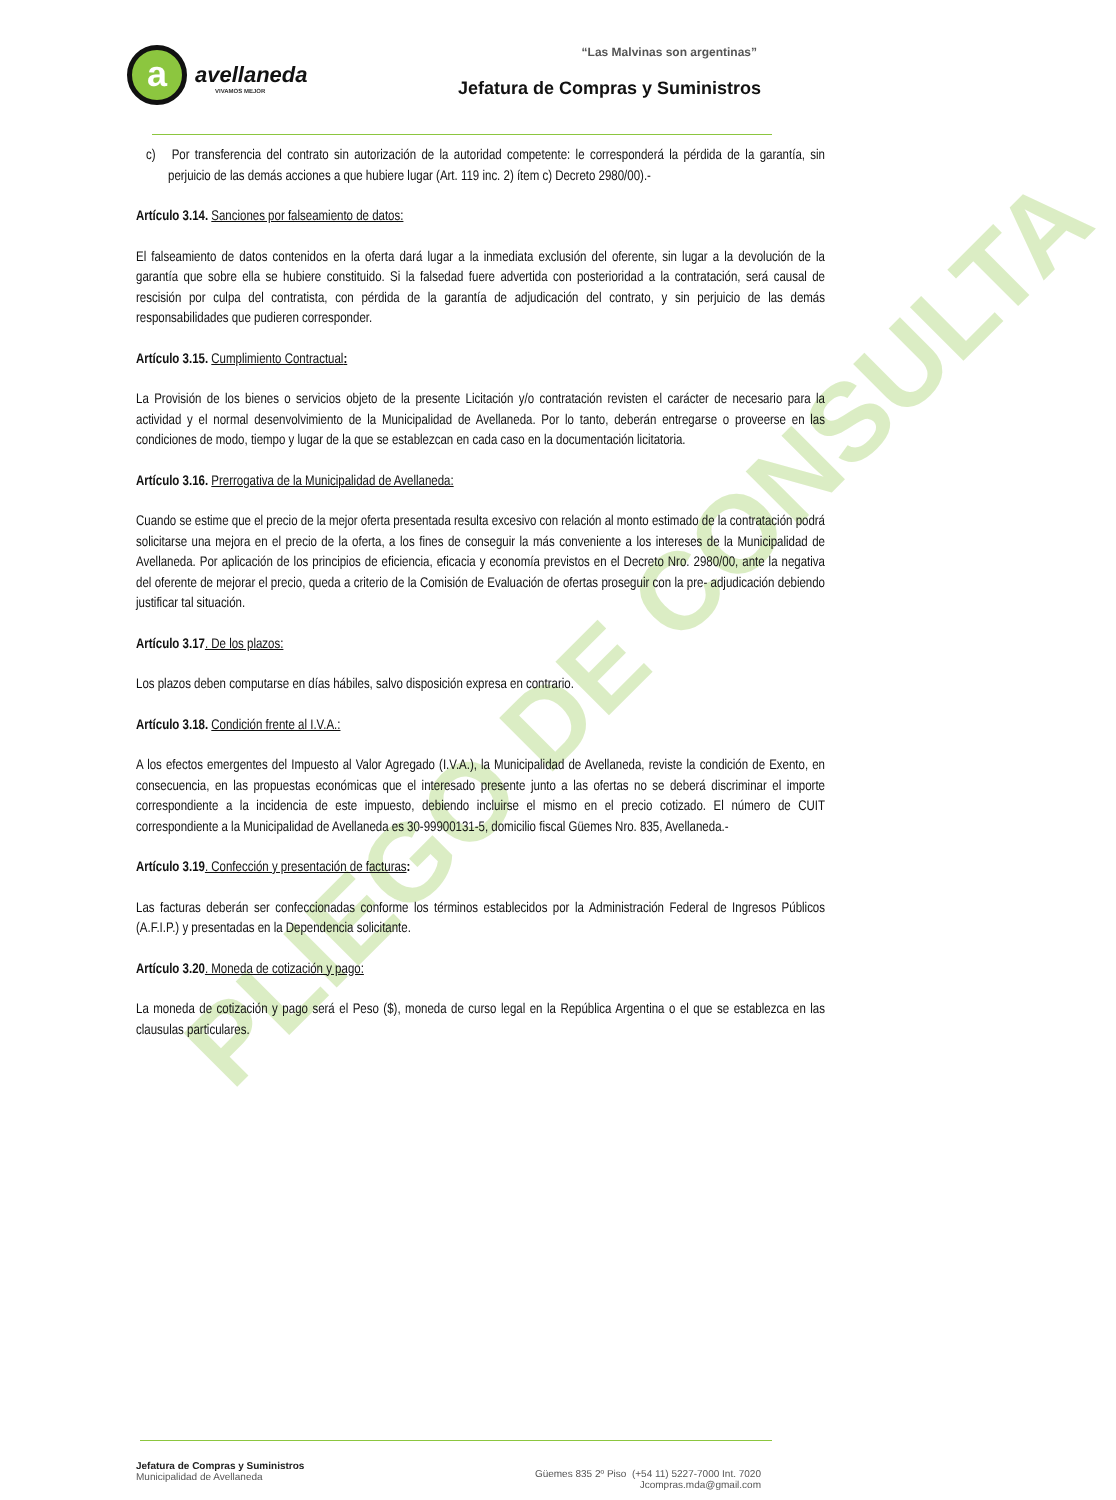a avellaneda
VIVAMOS MEJOR
“Las Malvinas son argentinas”
Jefatura de Compras y Suministros
PLIEGO DE CONSULTA
c) Por transferencia del contrato sin autorización de la autoridad competente: le corresponderá la pérdida de la garantía, sin perjuicio de las demás acciones a que hubiere lugar (Art. 119 inc. 2) ítem c) Decreto 2980/00).-
Artículo 3.14. Sanciones por falseamiento de datos:
El falseamiento de datos contenidos en la oferta dará lugar a la inmediata exclusión del oferente, sin lugar a la devolución de la garantía que sobre ella se hubiere constituido. Si la falsedad fuere advertida con posterioridad a la contratación, será causal de rescisión por culpa del contratista, con pérdida de la garantía de adjudicación del contrato, y sin perjuicio de las demás responsabilidades que pudieren corresponder.
Artículo 3.15. Cumplimiento Contractual:
La Provisión de los bienes o servicios objeto de la presente Licitación y/o contratación revisten el carácter de necesario para la actividad y el normal desenvolvimiento de la Municipalidad de Avellaneda. Por lo tanto, deberán entregarse o proveerse en las condiciones de modo, tiempo y lugar de la que se establezcan en cada caso en la documentación licitatoria.
Artículo 3.16. Prerrogativa de la Municipalidad de Avellaneda:
Cuando se estime que el precio de la mejor oferta presentada resulta excesivo con relación al monto estimado de la contratación podrá solicitarse una mejora en el precio de la oferta, a los fines de conseguir la más conveniente a los intereses de la Municipalidad de Avellaneda. Por aplicación de los principios de eficiencia, eficacia y economía previstos en el Decreto Nro. 2980/00, ante la negativa del oferente de mejorar el precio, queda a criterio de la Comisión de Evaluación de ofertas proseguir con la pre- adjudicación debiendo justificar tal situación.
Artículo 3.17. De los plazos:
Los plazos deben computarse en días hábiles, salvo disposición expresa en contrario.
Artículo 3.18. Condición frente al I.V.A.:
A los efectos emergentes del Impuesto al Valor Agregado (I.V.A.), la Municipalidad de Avellaneda, reviste la condición de Exento, en consecuencia, en las propuestas económicas que el interesado presente junto a las ofertas no se deberá discriminar el importe correspondiente a la incidencia de este impuesto, debiendo incluirse el mismo en el precio cotizado. El número de CUIT correspondiente a la Municipalidad de Avellaneda es 30-99900131-5, domicilio fiscal Güemes Nro. 835, Avellaneda.-
Artículo 3.19. Confección y presentación de facturas:
Las facturas deberán ser confeccionadas conforme los términos establecidos por la Administración Federal de Ingresos Públicos (A.F.I.P.) y presentadas en la Dependencia solicitante.
Artículo 3.20. Moneda de cotización y pago:
La moneda de cotización y pago será el Peso ($), moneda de curso legal en la República Argentina o el que se establezca en las clausulas particulares.
Jefatura de Compras y Suministros
Municipalidad de Avellaneda
Güemes 835 2º Piso (+54 11) 5227-7000 Int. 7020
Jcompras.mda@gmail.com